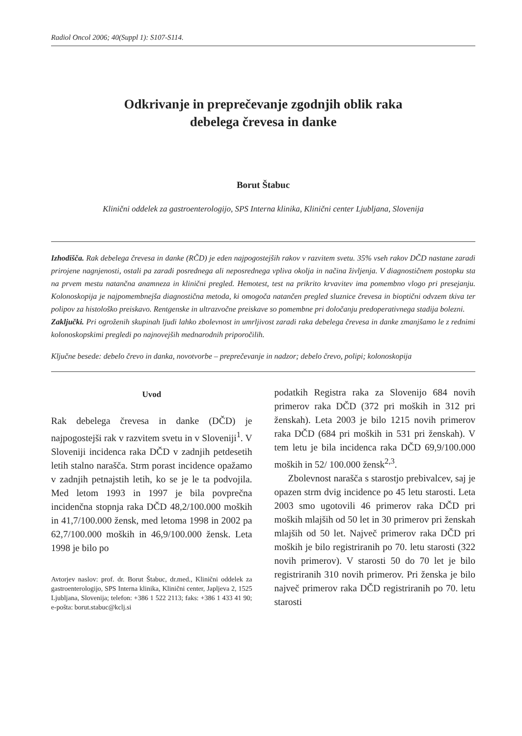Radiol Oncol 2006; 40(Suppl 1): S107-S114.
Odkrivanje in preprečevanje zgodnjih oblik raka
debelega črevesa in danke
Borut Štabuc
Klinični oddelek za gastroenterologijo, SPS Interna klinika, Klinični center Ljubljana, Slovenija
Izhodišča. Rak debelega črevesa in danke (RČD) je eden najpogostejših rakov v razvitem svetu. 35% vseh rakov DČD nastane zaradi prirojene nagnjenosti, ostali pa zaradi posrednega ali neposrednega vpliva okolja in načina življenja. V diagnostičnem postopku sta na prvem mestu natančna anamneza in klinični pregled. Hemotest, test na prikrito krvavitev ima pomembno vlogo pri presejanju. Kolonoskopija je najpomembnejša diagnostična metoda, ki omogoča natančen pregled sluznice črevesa in bioptični odvzem tkiva ter polipov za histološko preiskavo. Rentgenske in ultrazvočne preiskave so pomembne pri določanju predoperativnega stadija bolezni.
Zaključki. Pri ogroženih skupinah ljudi lahko zbolevnost in umrljivost zaradi raka debelega črevesa in danke zmanjšamo le z rednimi kolonoskopskimi pregledi po najnovejših mednarodnih priporočilih.
Ključne besede: debelo črevo in danka, novotvorbe – preprečevanje in nadzor; debelo črevo, polipi; kolonoskopija
Uvod
Rak debelega črevesa in danke (DČD) je najpogostejši rak v razvitem svetu in v Sloveniji<sup>1</sup>. V Sloveniji incidenca raka DČD v zadnjih petdesetih letih stalno narašča. Strm porast incidence opažamo v zadnjih petnajstih letih, ko se je le ta podvojila. Med letom 1993 in 1997 je bila povprečna incidenčna stopnja raka DČD 48,2/100.000 moških in 41,7/100.000 žensk, med letoma 1998 in 2002 pa 62,7/100.000 moških in 46,9/100.000 žensk. Leta 1998 je bilo po
Avtorjev naslov: prof. dr. Borut Štabuc, dr.med., Klinični oddelek za gastroenterologijo, SPS Interna klinika, Klinični center, Japljeva 2, 1525 Ljubljana, Slovenija; telefon: +386 1 522 2113; faks: +386 1 433 41 90; e-pošta: borut.stabuc@kclj.si
podatkih Registra raka za Slovenijo 684 novih primerov raka DČD (372 pri moških in 312 pri ženskah). Leta 2003 je bilo 1215 novih primerov raka DČD (684 pri moških in 531 pri ženskah). V tem letu je bila incidenca raka DČD 69,9/100.000 moških in 52/ 100.000 žensk<sup>2,3</sup>.
Zbolevnost narašča s starostjo prebivalcev, saj je opazen strm dvig incidence po 45 letu starosti. Leta 2003 smo ugotovili 46 primerov raka DČD pri moških mlajših od 50 let in 30 primerov pri ženskah mlajših od 50 let. Največ primerov raka DČD pri moških je bilo registriranih po 70. letu starosti (322 novih primerov). V starosti 50 do 70 let je bilo registriranih 310 novih primerov. Pri ženska je bilo največ primerov raka DČD registriranih po 70. letu starosti